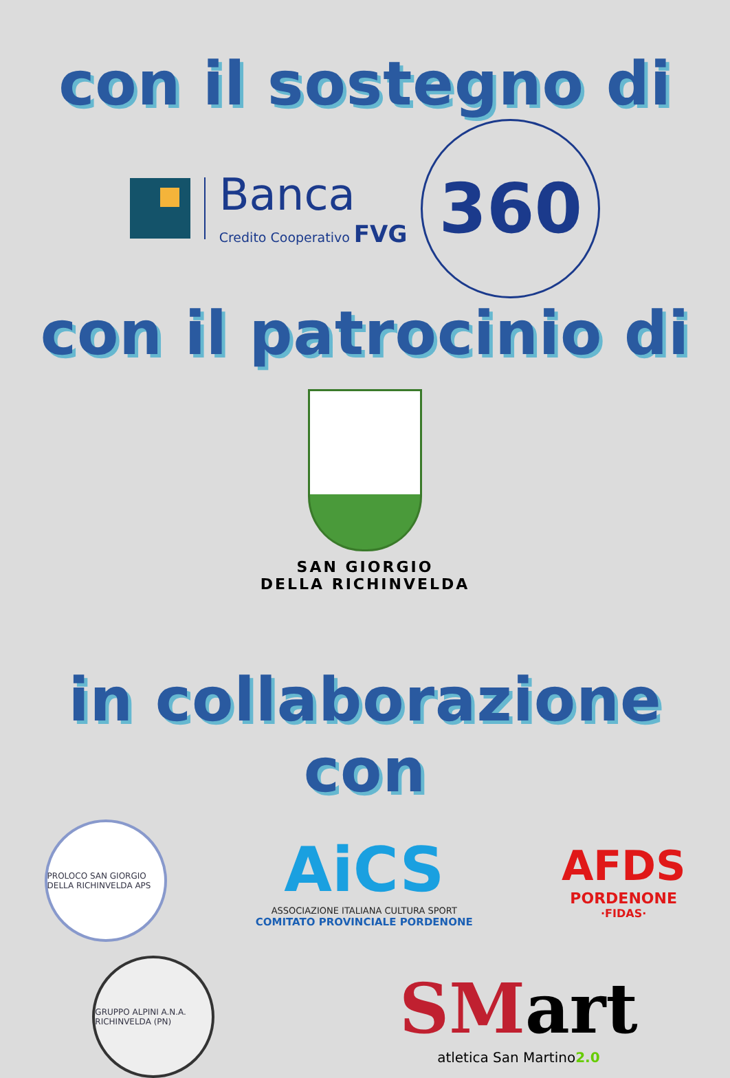con il sostegno di
Banca
Credito Cooperativo FVG
360
con il patrocinio di
SAN GIORGIO
DELLA RICHINVELDA
in collaborazione con
PROLOCO SAN GIORGIO DELLA RICHINVELDA APS
AiCS
ASSOCIAZIONE ITALIANA CULTURA SPORT
COMITATO PROVINCIALE PORDENONE
AFDS
PORDENONE
·FIDAS·
GRUPPO ALPINI A.N.A. RICHINVELDA (PN)
SMart
atletica San Martino2.0